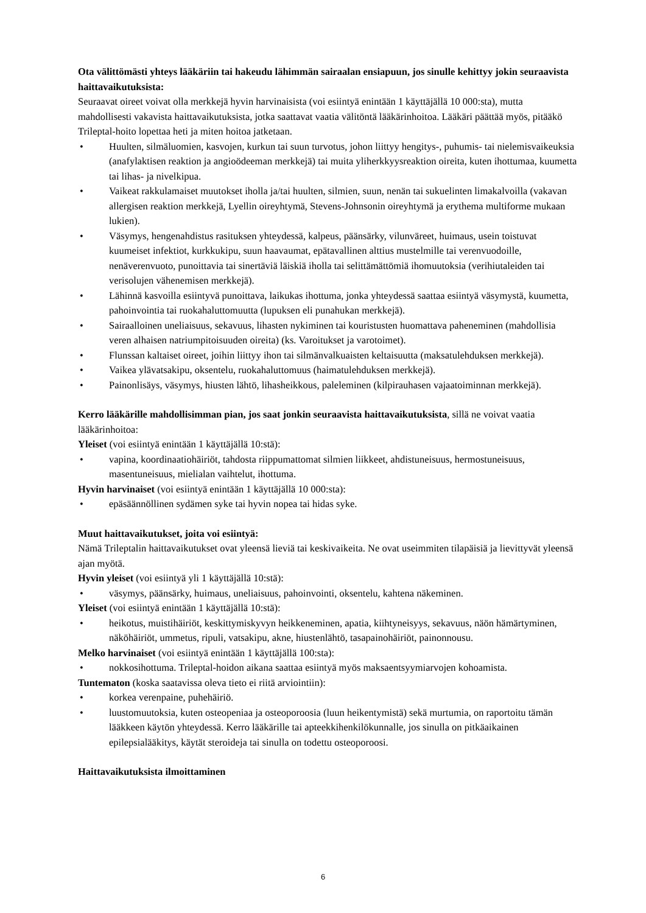Ota välittömästi yhteys lääkäriin tai hakeudu lähimmän sairaalan ensiapuun, jos sinulle kehittyy jokin seuraavista haittavaikutuksista:
Seuraavat oireet voivat olla merkkejä hyvin harvinaisista (voi esiintyä enintään 1 käyttäjällä 10 000:sta), mutta mahdollisesti vakavista haittavaikutuksista, jotka saattavat vaatia välitöntä lääkärinhoitoa. Lääkäri päättää myös, pitääkö Trileptal-hoito lopettaa heti ja miten hoitoa jatketaan.
• Huulten, silmäluomien, kasvojen, kurkun tai suun turvotus, johon liittyy hengitys-, puhumis- tai nielemisvaikeuksia (anafylaktisen reaktion ja angioödeeman merkkejä) tai muita yliherkkyysreaktion oireita, kuten ihottumaa, kuumetta tai lihas- ja nivelkipua.
• Vaikeat rakkulamaiset muutokset iholla ja/tai huulten, silmien, suun, nenän tai sukuelinten limakalvoilla (vakavan allergisen reaktion merkkejä, Lyellin oireyhtymä, Stevens-Johnsonin oireyhtymä ja erythema multiforme mukaan lukien).
• Väsymys, hengenahdistus rasituksen yhteydessä, kalpeus, päänsärky, vilunväreet, huimaus, usein toistuvat kuumeiset infektiot, kurkkukipu, suun haavaumat, epätavallinen alttius mustelmille tai verenvuodoille, nenäverenvuoto, punoittavia tai sinertäviä läiskiä iholla tai selittämättömiä ihomuutoksia (verihiutaleiden tai verisolujen vähenemisen merkkejä).
• Lähinnä kasvoilla esiintyvä punoittava, laikukas ihottuma, jonka yhteydessä saattaa esiintyä väsymystä, kuumetta, pahoinvointia tai ruokahaluttomuutta (lupuksen eli punahukan merkkejä).
• Sairaalloinen uneliaisuus, sekavuus, lihasten nykiminen tai kouristusten huomattava paheneminen (mahdollisia veren alhaisen natriumpitoisuuden oireita) (ks. Varoitukset ja varotoimet).
• Flunssan kaltaiset oireet, joihin liittyy ihon tai silmänvalkuaisten keltaisuutta (maksatulehduksen merkkejä).
• Vaikea ylävatsakipu, oksentelu, ruokahaluttomuus (haimatulehduksen merkkejä).
• Painonlisäys, väsymys, hiusten lähtö, lihasheikkous, paleleminen (kilpirauhasen vajaatoiminnan merkkejä).
Kerro lääkärille mahdollisimman pian, jos saat jonkin seuraavista haittavaikutuksista, sillä ne voivat vaatia lääkärinhoitoa:
Yleiset (voi esiintyä enintään 1 käyttäjällä 10:stä):
• vapina, koordinaatiohäiriöt, tahdosta riippumattomat silmien liikkeet, ahdistuneisuus, hermostuneisuus, masentuneisuus, mielialan vaihtelut, ihottuma.
Hyvin harvinaiset (voi esiintyä enintään 1 käyttäjällä 10 000:sta):
• epäsäännöllinen sydämen syke tai hyvin nopea tai hidas syke.
Muut haittavaikutukset, joita voi esiintyä:
Nämä Trileptalin haittavaikutukset ovat yleensä lieviä tai keskivaikeita. Ne ovat useimmiten tilapäisiä ja lievittyvät yleensä ajan myötä.
Hyvin yleiset (voi esiintyä yli 1 käyttäjällä 10:stä):
• väsymys, päänsärky, huimaus, uneliaisuus, pahoinvointi, oksentelu, kahtena näkeminen.
Yleiset (voi esiintyä enintään 1 käyttäjällä 10:stä):
• heikotus, muistihäiriöt, keskittymiskyvyn heikkeneminen, apatia, kiihtyneisyys, sekavuus, näön hämärtyminen, näköhäiriöt, ummetus, ripuli, vatsakipu, akne, hiustenlähtö, tasapainohäiriöt, painonnousu.
Melko harvinaiset (voi esiintyä enintään 1 käyttäjällä 100:sta):
• nokkosihottuma. Trileptal-hoidon aikana saattaa esiintyä myös maksaentsyymiarvojen kohoamista.
Tuntematon (koska saatavissa oleva tieto ei riitä arviointiin):
• korkea verenpaine, puhehäiriö.
• luustomuutoksia, kuten osteopeniaa ja osteoporoosia (luun heikentymistä) sekä murtumia, on raportoitu tämän lääkkeen käytön yhteydessä. Kerro lääkärille tai apteekkihenkilökunnalle, jos sinulla on pitkäaikainen epilepsialääkitys, käytät steroideja tai sinulla on todettu osteoporoosi.
Haittavaikutuksista ilmoittaminen
6